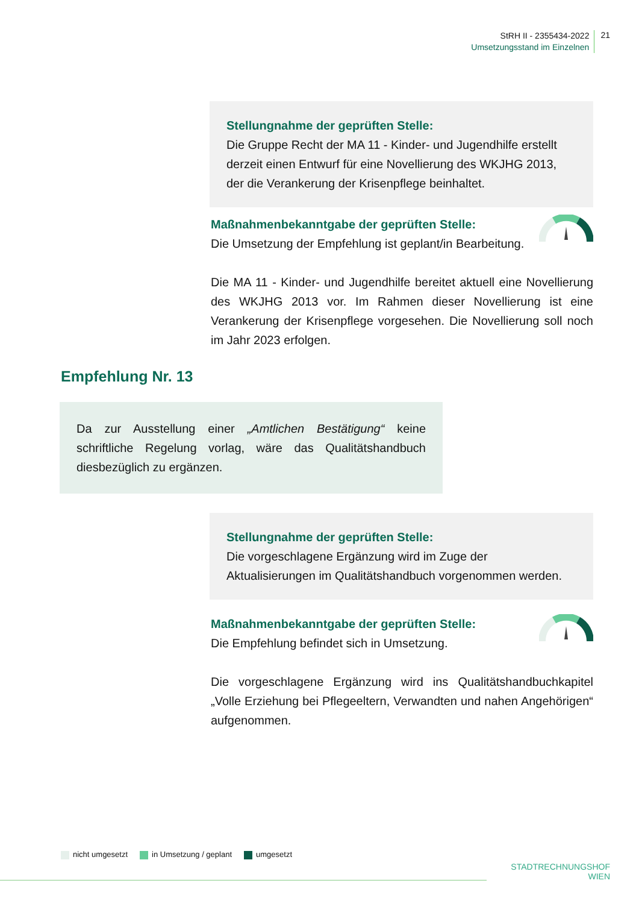StRH II - 2355434-2022
Umsetzungsstand im Einzelnen
21
Stellungnahme der geprüften Stelle:
Die Gruppe Recht der MA 11 - Kinder- und Jugendhilfe erstellt derzeit einen Entwurf für eine Novellierung des WKJHG 2013, der die Verankerung der Krisenpflege beinhaltet.
Maßnahmenbekanntgabe der geprüften Stelle:
Die Umsetzung der Empfehlung ist geplant/in Bearbeitung.
Die MA 11 - Kinder- und Jugendhilfe bereitet aktuell eine Novellierung des WKJHG 2013 vor. Im Rahmen dieser Novellierung ist eine Verankerung der Krisenpflege vorgesehen. Die Novellierung soll noch im Jahr 2023 erfolgen.
Empfehlung Nr. 13
Da zur Ausstellung einer „Amtlichen Bestätigung“ keine schriftliche Regelung vorlag, wäre das Qualitätshandbuch diesbezüglich zu ergänzen.
Stellungnahme der geprüften Stelle:
Die vorgeschlagene Ergänzung wird im Zuge der Aktualisierungen im Qualitätshandbuch vorgenommen werden.
Maßnahmenbekanntgabe der geprüften Stelle:
Die Empfehlung befindet sich in Umsetzung.
Die vorgeschlagene Ergänzung wird ins Qualitätshandbuchkapitel „Volle Erziehung bei Pflegeeltern, Verwandten und nahen Angehörigen“ aufgenommen.
nicht umgesetzt in Umsetzung / geplant umgesetzt
STADTRECHNUNGSHOF
WIEN